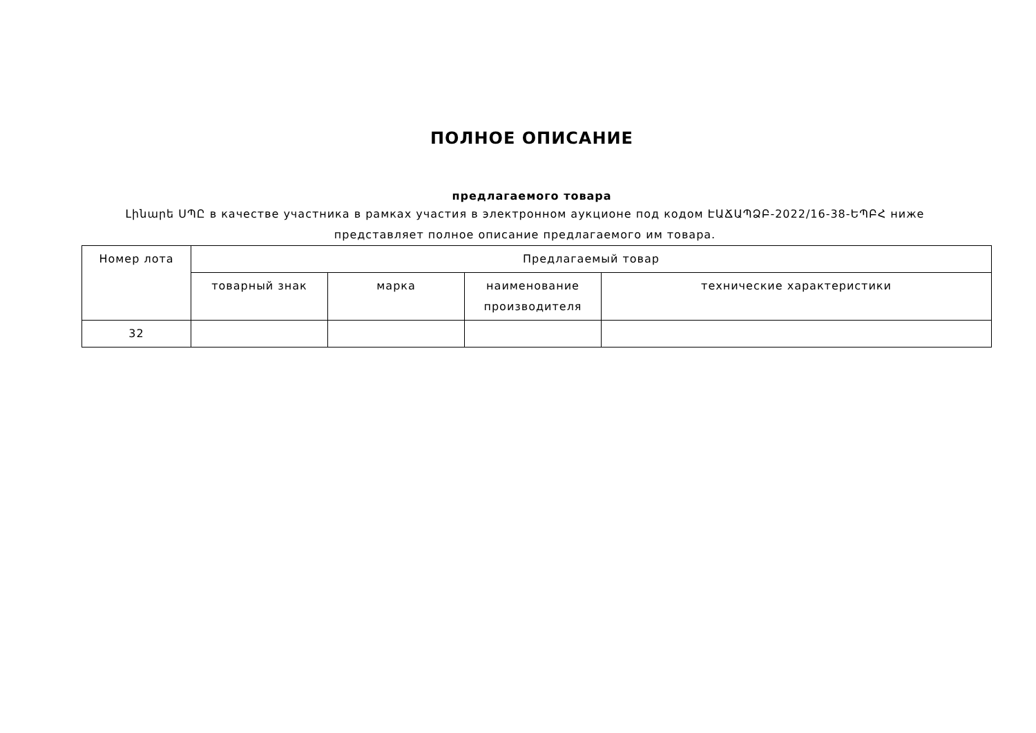ПОЛНОЕ ОПИСАНИЕ
предлагаемого товара
Լինարե ՍՊԸ в качестве участника в рамках участия в электронном аукционе под кодом ԷԱՃԱՊՁԲ-2022/16-38-ԵՊԲՀ ниже представляет полное описание предлагаемого им товара.
| Номер лота | Предлагаемый товар | | | |
| --- | --- | --- | --- | --- |
| | товарный знак | марка | наименование производителя | технические характеристики |
| 32 | | | | |